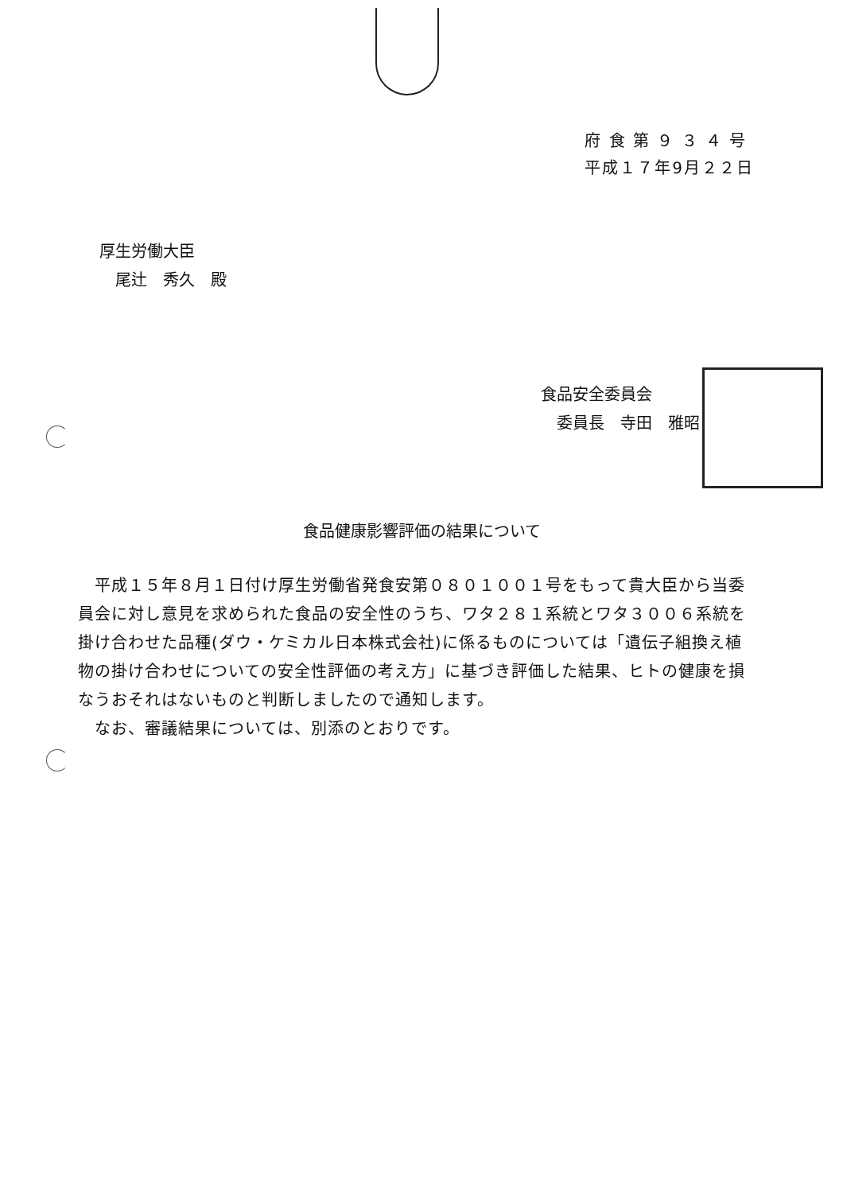府 食 第 ９ ３ ４ 号
平成１７年9月２２日
厚生労働大臣
　尾辻　秀久　殿
食品安全委員会
　委員長　寺田　雅昭
食品健康影響評価の結果について
　平成１５年８月１日付け厚生労働省発食安第０８０１００１号をもって貴大臣から当委員会に対し意見を求められた食品の安全性のうち、ワタ２８１系統とワタ３００６系統を掛け合わせた品種(ダウ・ケミカル日本株式会社)に係るものについては「遺伝子組換え植物の掛け合わせについての安全性評価の考え方」に基づき評価した結果、ヒトの健康を損なうおそれはないものと判断しましたので通知します。
　なお、審議結果については、別添のとおりです。